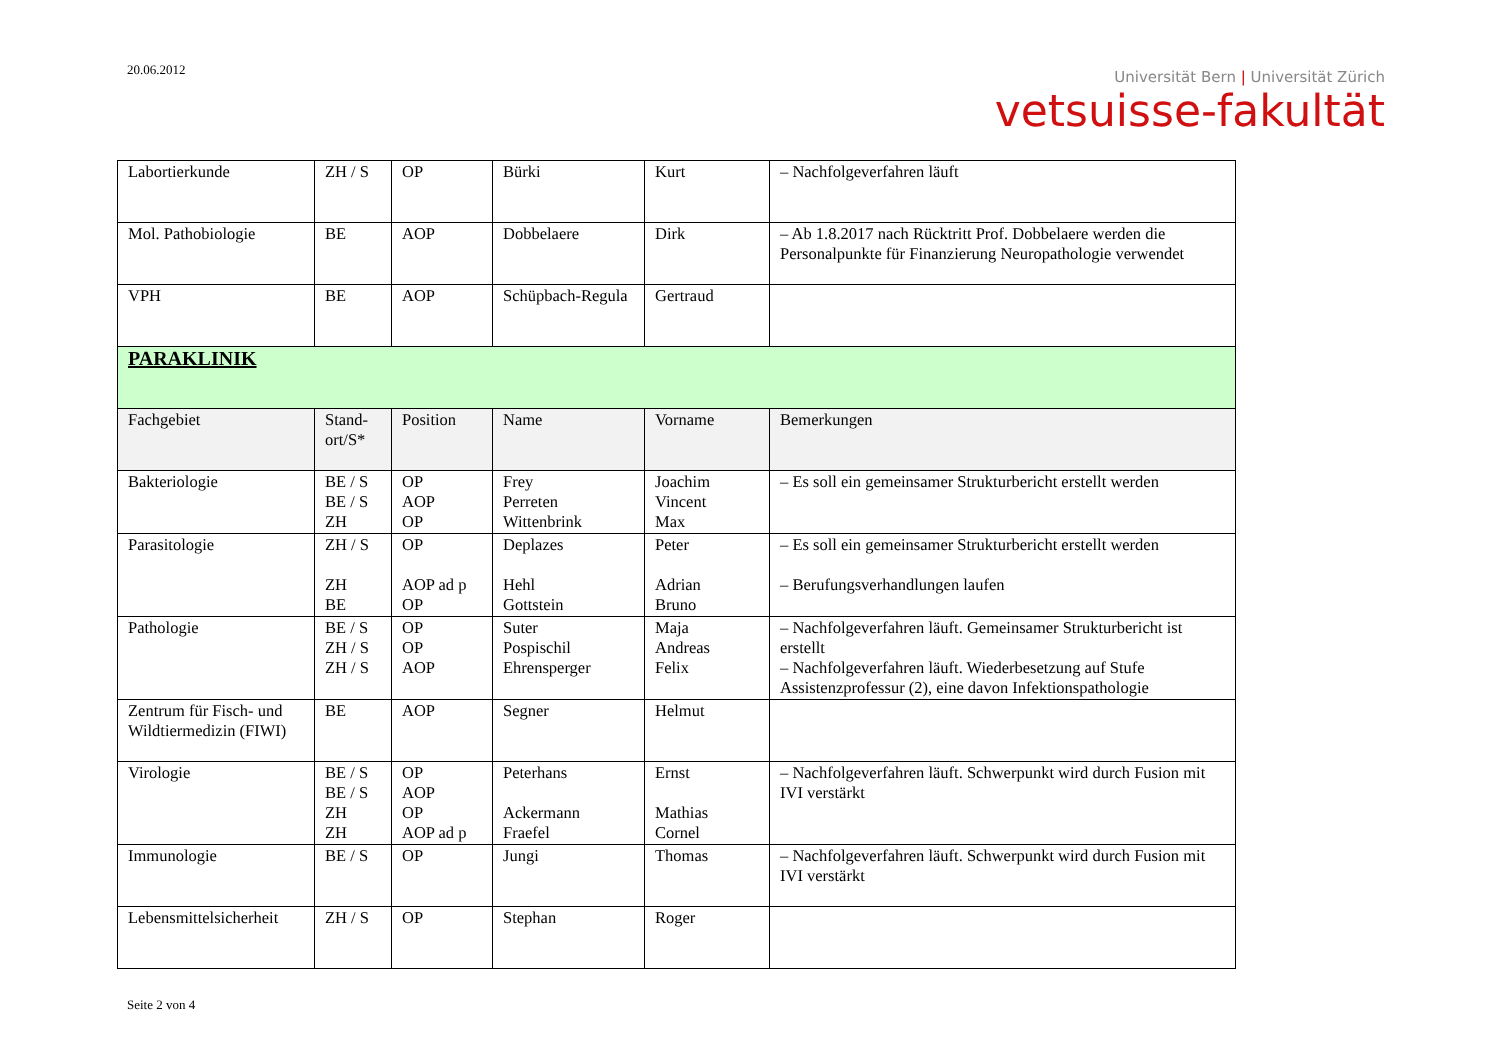20.06.2012
Universität Bern | Universität Zürich
vetsuisse-fakultät
| Labortierkunde | ZH / S | OP | Bürki | Kurt | – Nachfolgeverfahren läuft |
| Mol. Pathobiologie | BE | AOP | Dobbelaere | Dirk | – Ab 1.8.2017 nach Rücktritt Prof. Dobbelaere werden die Personalpunkte für Finanzierung Neuropathologie verwendet |
| VPH | BE | AOP | Schüpbach-Regula | Gertraud | |
| PARAKLINIK | | | | | |
| Fachgebiet | Stand-ort/S* | Position | Name | Vorname | Bemerkungen |
| Bakteriologie | BE / S BE / S ZH | OP AOP OP | Frey Perreten Wittenbrink | Joachim Vincent Max | – Es soll ein gemeinsamer Strukturbericht erstellt werden |
| Parasitologie | ZH / S ZH BE | OP AOP ad p OP | Deplazes Hehl Gottstein | Peter Adrian Bruno | – Es soll ein gemeinsamer Strukturbericht erstellt werden – Berufungsverhandlungen laufen |
| Pathologie | BE / S ZH / S ZH / S | OP OP AOP | Suter Pospischil Ehrensperger | Maja Andreas Felix | – Nachfolgeverfahren läuft. Gemeinsamer Strukturbericht ist erstellt – Nachfolgeverfahren läuft. Wiederbesetzung auf Stufe Assistenzprofessur (2), eine davon Infektionspathologie |
| Zentrum für Fisch- und Wildtiermedizin (FIWI) | BE | AOP | Segner | Helmut | |
| Virologie | BE / S BE / S ZH ZH | OP AOP OP AOP ad p | Peterhans Ackermann Fraefel | Ernst Mathias Cornel | – Nachfolgeverfahren läuft. Schwerpunkt wird durch Fusion mit IVI verstärkt |
| Immunologie | BE / S | OP | Jungi | Thomas | – Nachfolgeverfahren läuft. Schwerpunkt wird durch Fusion mit IVI verstärkt |
| Lebensmittelsicherheit | ZH / S | OP | Stephan | Roger | |
Seite 2 von 4